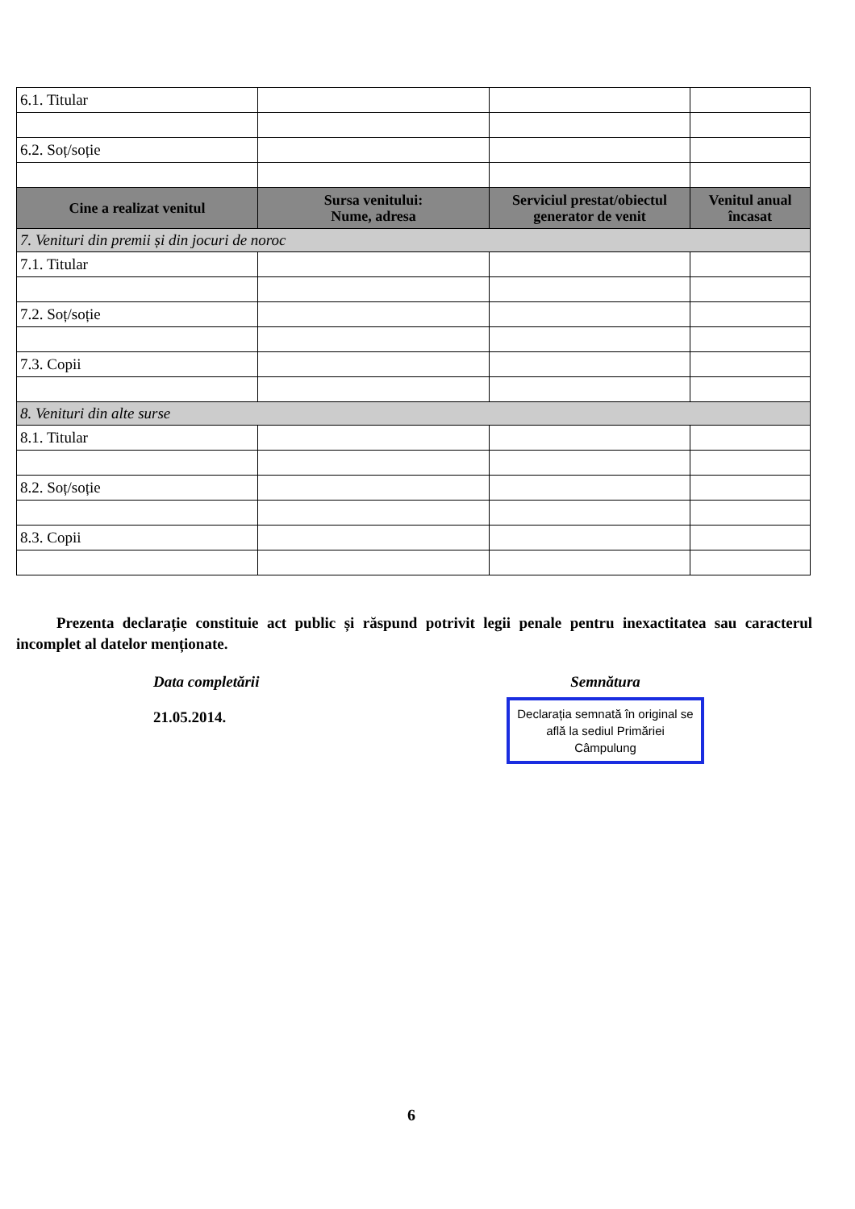| 6.1. Titular | | | |
| 6.2. Soț/soție | | | |
| Cine a realizat venitul | Sursa venitului: Nume, adresa | Serviciul prestat/obiectul generator de venit | Venitul anual încasat |
| 7. Venituri din premii și din jocuri de noroc | | | |
| 7.1. Titular | | | |
| 7.2. Soț/soție | | | |
| 7.3. Copii | | | |
| 8. Venituri din alte surse | | | |
| 8.1. Titular | | | |
| 8.2. Soț/soție | | | |
| 8.3. Copii | | | |
Prezenta declarație constituie act public și răspund potrivit legii penale pentru inexactitatea sau caracterul incomplet al datelor menționate.
Data completării
21.05.2014.
Semnătura
Declarația semnată în original se află la sediul Primăriei Câmpulung
6